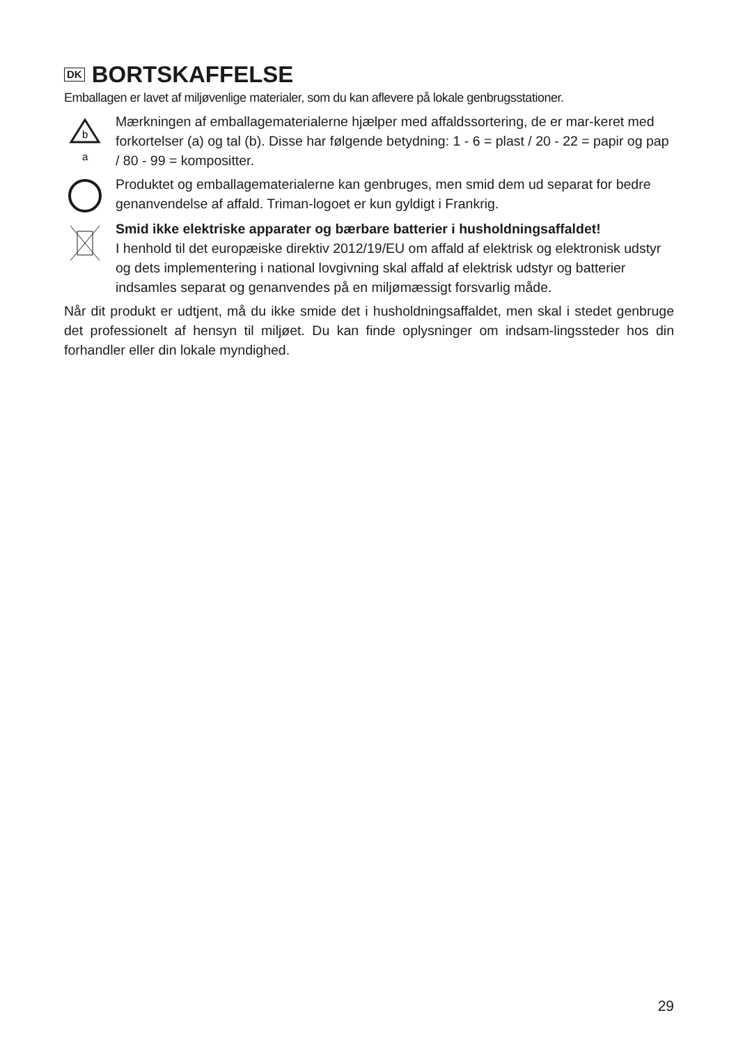DK BORTSKAFFELSE
Emballagen er lavet af miljøvenlige materialer, som du kan aflevere på lokale genbrugsstationer.
b
a
Mærkningen af emballagematerialerne hjælper med affaldssortering, de er mar-keret med forkortelser (a) og tal (b). Disse har følgende betydning: 1 - 6 = plast / 20 - 22 = papir og pap / 80 - 99 = kompositter.
Produktet og emballagematerialerne kan genbruges, men smid dem ud separat for bedre genanvendelse af affald. Triman-logoet er kun gyldigt i Frankrig.
Smid ikke elektriske apparater og bærbare batterier i husholdningsaffaldet!
I henhold til det europæiske direktiv 2012/19/EU om affald af elektrisk og elektronisk udstyr og dets implementering i national lovgivning skal affald af elektrisk udstyr og batterier indsamles separat og genanvendes på en miljømæssigt forsvarlig måde.
Når dit produkt er udtjent, må du ikke smide det i husholdningsaffaldet, men skal i stedet genbruge det professionelt af hensyn til miljøet. Du kan finde oplysninger om indsam-lingssteder hos din forhandler eller din lokale myndighed.
29